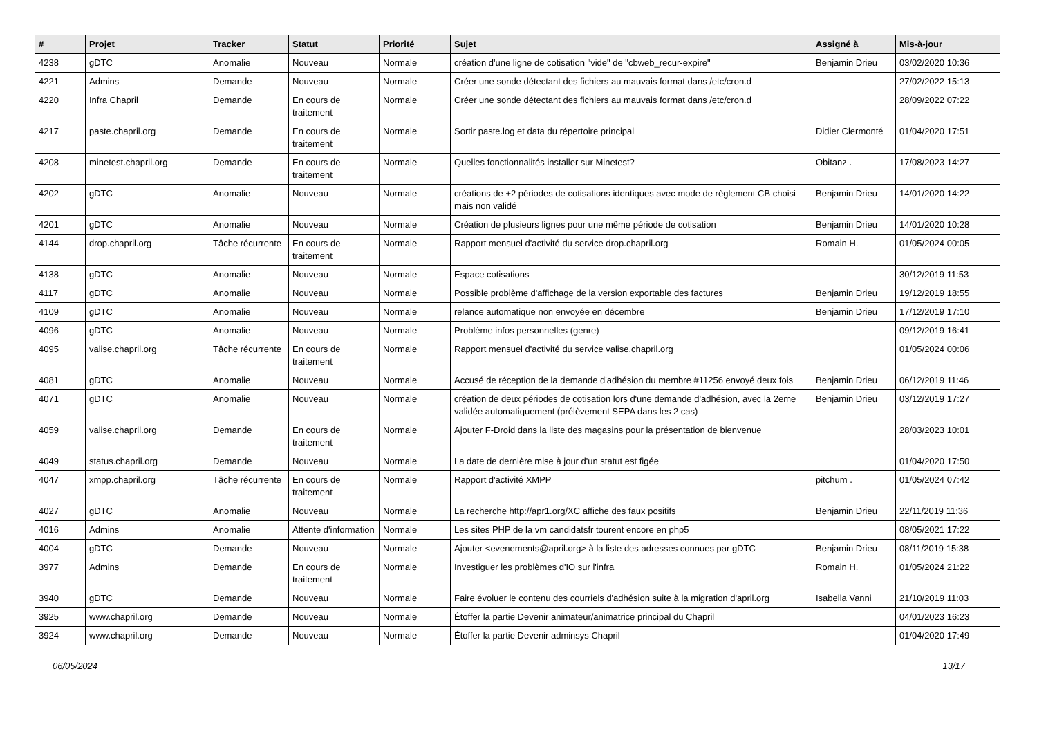| # | Projet | Tracker | Statut | Priorité | Sujet | Assigné à | Mis-à-jour |
| --- | --- | --- | --- | --- | --- | --- | --- |
| 4238 | gDTC | Anomalie | Nouveau | Normale | création d'une ligne de cotisation "vide" de "cbweb_recur-expire" | Benjamin Drieu | 03/02/2020 10:36 |
| 4221 | Admins | Demande | Nouveau | Normale | Créer une sonde détectant des fichiers au mauvais format dans /etc/cron.d | | 27/02/2022 15:13 |
| 4220 | Infra Chapril | Demande | En cours de traitement | Normale | Créer une sonde détectant des fichiers au mauvais format dans /etc/cron.d | | 28/09/2022 07:22 |
| 4217 | paste.chapril.org | Demande | En cours de traitement | Normale | Sortir paste.log et data du répertoire principal | Didier Clermonté | 01/04/2020 17:51 |
| 4208 | minetest.chapril.org | Demande | En cours de traitement | Normale | Quelles fonctionnalités installer sur Minetest? | Obitanz . | 17/08/2023 14:27 |
| 4202 | gDTC | Anomalie | Nouveau | Normale | créations de +2 périodes de cotisations identiques avec mode de règlement CB choisi mais non validé | Benjamin Drieu | 14/01/2020 14:22 |
| 4201 | gDTC | Anomalie | Nouveau | Normale | Création de plusieurs lignes pour une même période de cotisation | Benjamin Drieu | 14/01/2020 10:28 |
| 4144 | drop.chapril.org | Tâche récurrente | En cours de traitement | Normale | Rapport mensuel d'activité du service drop.chapril.org | Romain H. | 01/05/2024 00:05 |
| 4138 | gDTC | Anomalie | Nouveau | Normale | Espace cotisations | | 30/12/2019 11:53 |
| 4117 | gDTC | Anomalie | Nouveau | Normale | Possible problème d'affichage de la version exportable des factures | Benjamin Drieu | 19/12/2019 18:55 |
| 4109 | gDTC | Anomalie | Nouveau | Normale | relance automatique non envoyée en décembre | Benjamin Drieu | 17/12/2019 17:10 |
| 4096 | gDTC | Anomalie | Nouveau | Normale | Problème infos personnelles (genre) | | 09/12/2019 16:41 |
| 4095 | valise.chapril.org | Tâche récurrente | En cours de traitement | Normale | Rapport mensuel d'activité du service valise.chapril.org | | 01/05/2024 00:06 |
| 4081 | gDTC | Anomalie | Nouveau | Normale | Accusé de réception de la demande d'adhésion du membre #11256 envoyé deux fois | Benjamin Drieu | 06/12/2019 11:46 |
| 4071 | gDTC | Anomalie | Nouveau | Normale | création de deux périodes de cotisation lors d'une demande d'adhésion, avec la 2eme validée automatiquement (prélèvement SEPA dans les 2 cas) | Benjamin Drieu | 03/12/2019 17:27 |
| 4059 | valise.chapril.org | Demande | En cours de traitement | Normale | Ajouter F-Droid dans la liste des magasins pour la présentation de bienvenue | | 28/03/2023 10:01 |
| 4049 | status.chapril.org | Demande | Nouveau | Normale | La date de dernière mise à jour d'un statut est figée | | 01/04/2020 17:50 |
| 4047 | xmpp.chapril.org | Tâche récurrente | En cours de traitement | Normale | Rapport d'activité XMPP | pitchum . | 01/05/2024 07:42 |
| 4027 | gDTC | Anomalie | Nouveau | Normale | La recherche http://apr1.org/XC affiche des faux positifs | Benjamin Drieu | 22/11/2019 11:36 |
| 4016 | Admins | Anomalie | Attente d'information | Normale | Les sites PHP de la vm candidatsfr tourent encore en php5 | | 08/05/2021 17:22 |
| 4004 | gDTC | Demande | Nouveau | Normale | Ajouter <evenements@april.org> à la liste des adresses connues par gDTC | Benjamin Drieu | 08/11/2019 15:38 |
| 3977 | Admins | Demande | En cours de traitement | Normale | Investiguer les problèmes d'IO sur l'infra | Romain H. | 01/05/2024 21:22 |
| 3940 | gDTC | Demande | Nouveau | Normale | Faire évoluer le contenu des courriels d'adhésion suite à la migration d'april.org | Isabella Vanni | 21/10/2019 11:03 |
| 3925 | www.chapril.org | Demande | Nouveau | Normale | Étoffer la partie Devenir animateur/animatrice principal du Chapril | | 04/01/2023 16:23 |
| 3924 | www.chapril.org | Demande | Nouveau | Normale | Étoffer la partie Devenir adminsys Chapril | | 01/04/2020 17:49 |
06/05/2024 13/17